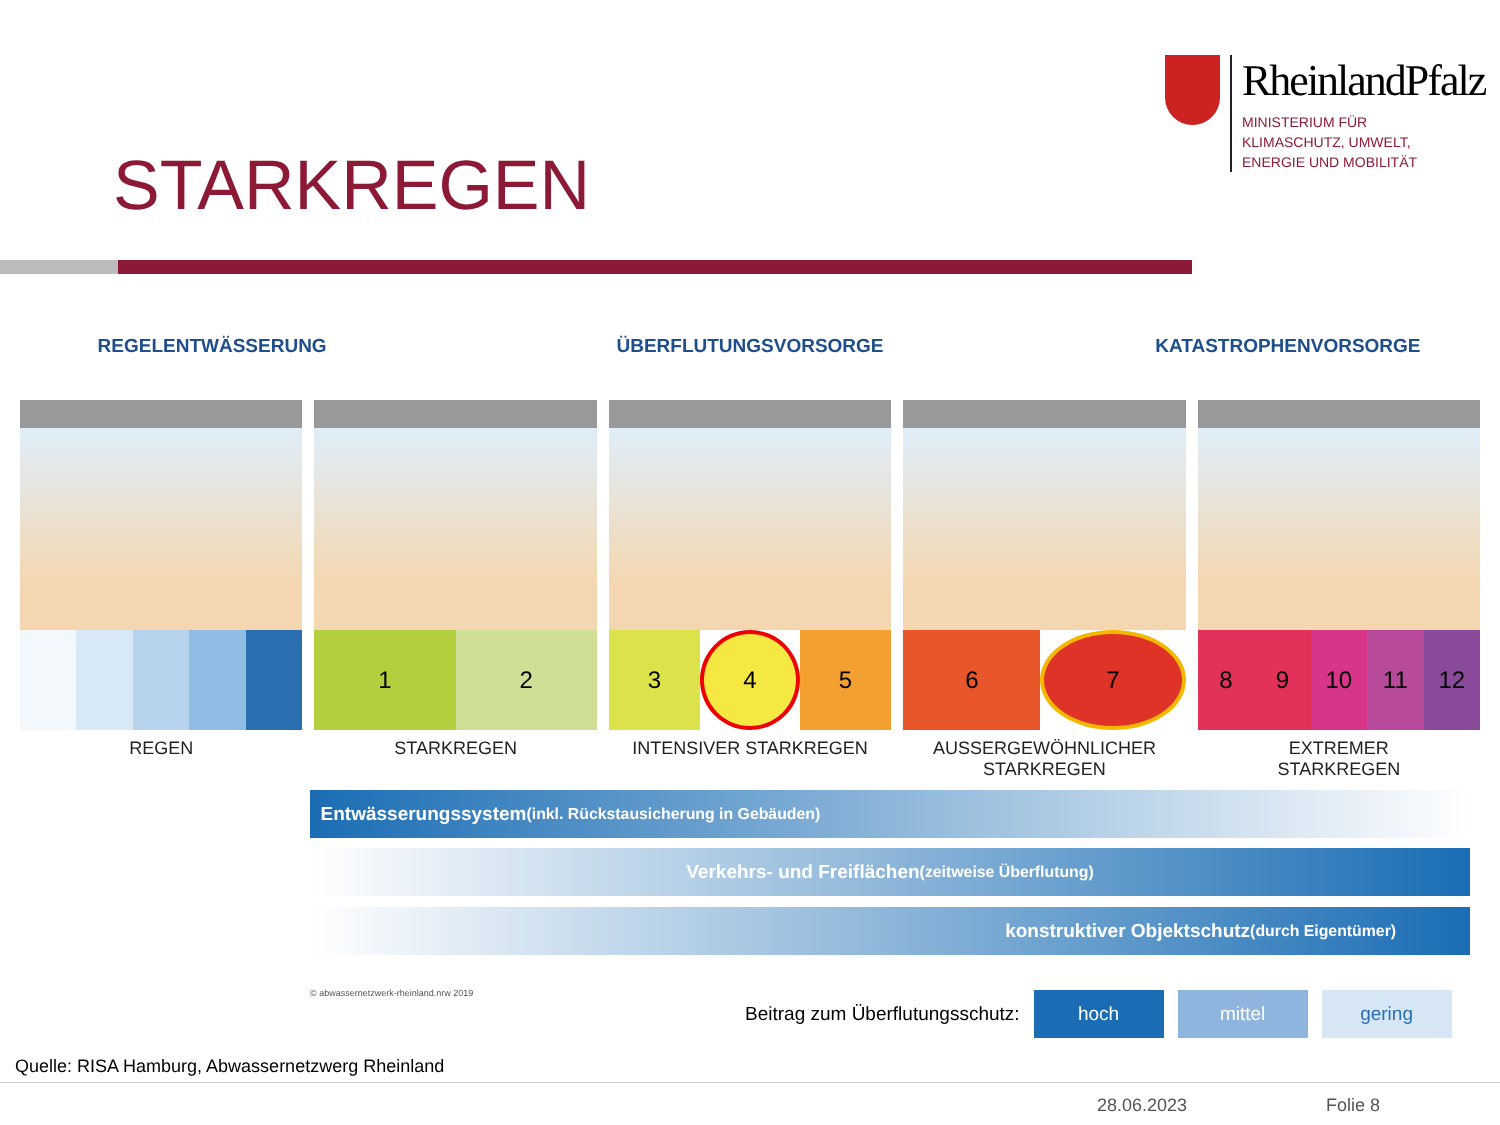RheinlandPfalz
MINISTERIUM FÜR
KLIMASCHUTZ, UMWELT,
ENERGIE UND MOBILITÄT
STARKREGEN
REGELENTWÄSSERUNG ÜBERFLUTUNGSVORSORGE KATASTROPHENVORSORGE
REGEN
1 2
STARKREGEN
3 4 5
INTENSIVER STARKREGEN
6 7
AUSSERGEWÖHNLICHER
STARKREGEN
8 9 10 11 12
EXTREMER
STARKREGEN
Entwässerungssystem (inkl. Rückstausicherung in Gebäuden)
Verkehrs- und Freiflächen (zeitweise Überflutung)
konstruktiver Objektschutz (durch Eigentümer)
© abwassernetzwerk-rheinland.nrw 2019
Beitrag zum Überflutungsschutz: hoch mittel gering
Quelle: RISA Hamburg, Abwassernetzwerg Rheinland
28.06.2023 Folie 8